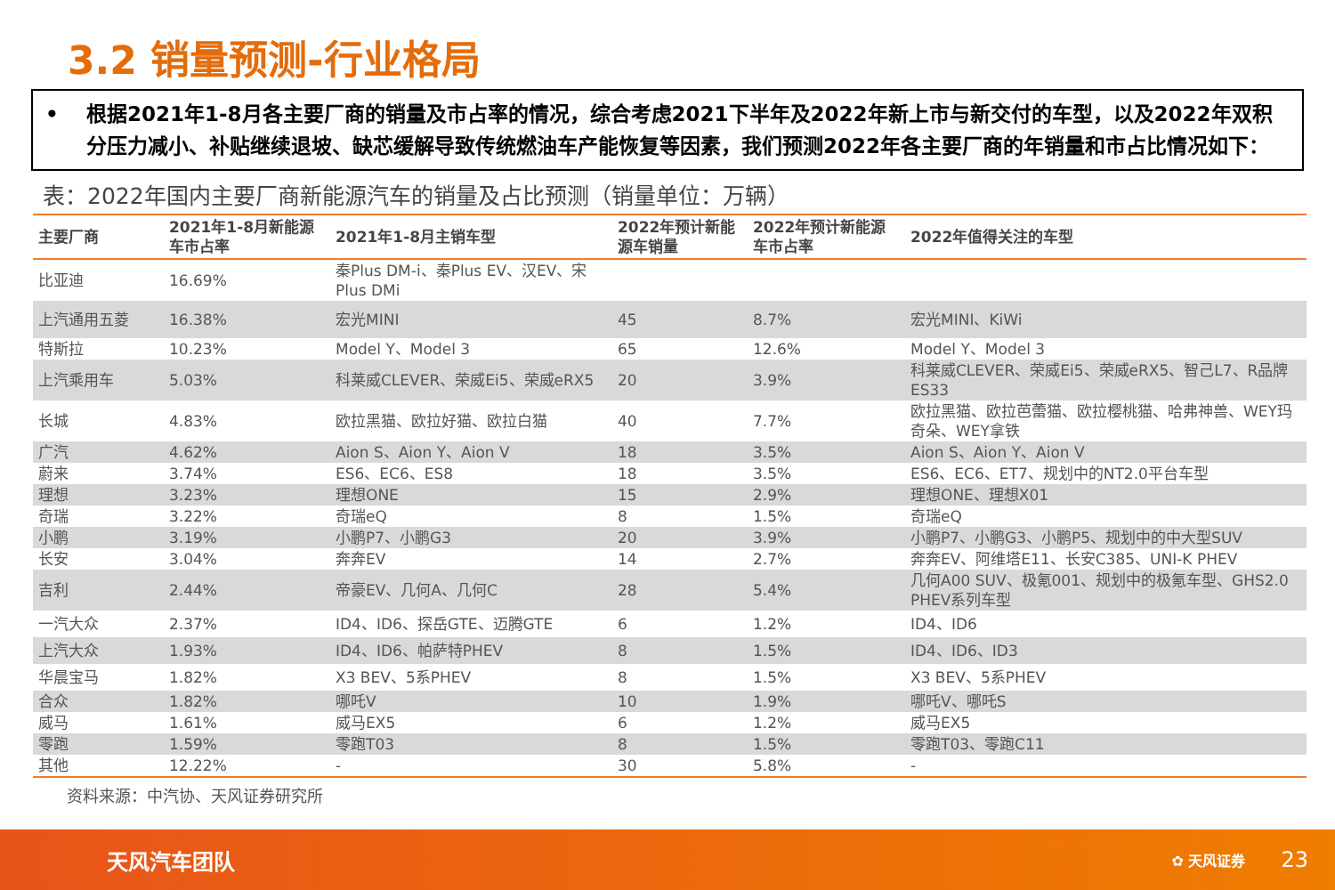3.2 销量预测-行业格局
• 根据2021年1-8月各主要厂商的销量及市占率的情况，综合考虑2021下半年及2022年新上市与新交付的车型，以及2022年双积分压力减小、补贴继续退坡、缺芯缓解导致传统燃油车产能恢复等因素，我们预测2022年各主要厂商的年销量和市占比情况如下：
表：2022年国内主要厂商新能源汽车的销量及占比预测（销量单位：万辆）
| 主要厂商 | 2021年1-8月新能源车市占率 | 2021年1-8月主销车型 | 2022年预计新能源车销量 | 2022年预计新能源车市占率 | 2022年值得关注的车型 |
| --- | --- | --- | --- | --- | --- |
| 比亚迪 | 16.69% | 秦Plus DM-i、秦Plus EV、汉EV、宋Plus DMi | | | |
| 上汽通用五菱 | 16.38% | 宏光MINI | 45 | 8.7% | 宏光MINI、KiWi |
| 特斯拉 | 10.23% | Model Y、Model 3 | 65 | 12.6% | Model Y、Model 3 |
| 上汽乘用车 | 5.03% | 科莱威CLEVER、荣威Ei5、荣威eRX5 | 20 | 3.9% | 科莱威CLEVER、荣威Ei5、荣威eRX5、智己L7、R品牌ES33 |
| 长城 | 4.83% | 欧拉黑猫、欧拉好猫、欧拉白猫 | 40 | 7.7% | 欧拉黑猫、欧拉芭蕾猫、欧拉樱桃猫、哈弗神兽、WEY玛奇朵、WEY拿铁 |
| 广汽 | 4.62% | Aion S、Aion Y、Aion V | 18 | 3.5% | Aion S、Aion Y、Aion V |
| 蔚来 | 3.74% | ES6、EC6、ES8 | 18 | 3.5% | ES6、EC6、ET7、规划中的NT2.0平台车型 |
| 理想 | 3.23% | 理想ONE | 15 | 2.9% | 理想ONE、理想X01 |
| 奇瑞 | 3.22% | 奇瑞eQ | 8 | 1.5% | 奇瑞eQ |
| 小鹏 | 3.19% | 小鹏P7、小鹏G3 | 20 | 3.9% | 小鹏P7、小鹏G3、小鹏P5、规划中的中大型SUV |
| 长安 | 3.04% | 奔奔EV | 14 | 2.7% | 奔奔EV、阿维塔E11、长安C385、UNI-K PHEV |
| 吉利 | 2.44% | 帝豪EV、几何A、几何C | 28 | 5.4% | 几何A00 SUV、极氪001、规划中的极氪车型、GHS2.0 PHEV系列车型 |
| 一汽大众 | 2.37% | ID4、ID6、探岳GTE、迈腾GTE | 6 | 1.2% | ID4、ID6 |
| 上汽大众 | 1.93% | ID4、ID6、帕萨特PHEV | 8 | 1.5% | ID4、ID6、ID3 |
| 华晨宝马 | 1.82% | X3 BEV、5系PHEV | 8 | 1.5% | X3 BEV、5系PHEV |
| 合众 | 1.82% | 哪吒V | 10 | 1.9% | 哪吒V、哪吒S |
| 威马 | 1.61% | 威马EX5 | 6 | 1.2% | 威马EX5 |
| 零跑 | 1.59% | 零跑T03 | 8 | 1.5% | 零跑T03、零跑C11 |
| 其他 | 12.22% | - | 30 | 5.8% | - |
资料来源：中汽协、天风证券研究所
天风汽车团队 ✿ 天风证券 23